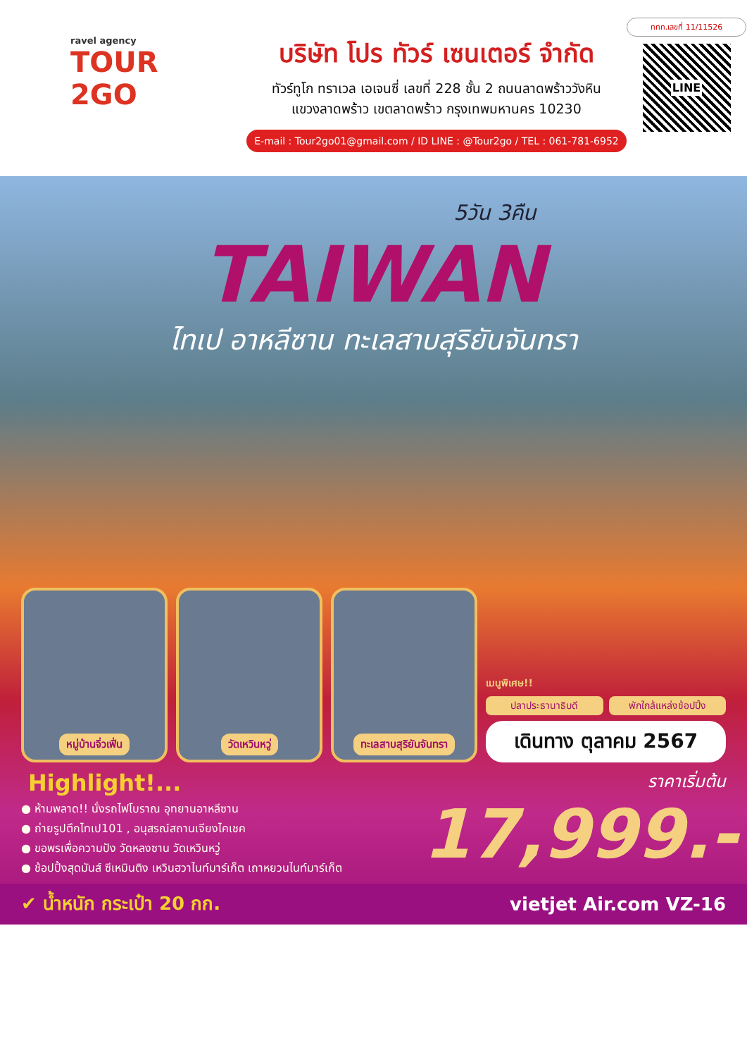ravel agency
TOUR
2GO
บริษัท โปร ทัวร์ เซนเตอร์ จำกัด
ทัวร์ทูโก ทราเวล เอเจนซี่ เลขที่ 228 ชั้น 2 ถนนลาดพร้าววังหิน
แขวงลาดพร้าว เขตลาดพร้าว กรุงเทพมหานคร 10230
E-mail : Tour2go01@gmail.com / ID LINE : @Tour2go / TEL : 061-781-6952
ททท.เลขที่ 11/11526
LINE
5วัน 3คืน
TAIWAN
ไทเป อาหลีซาน ทะเลสาบสุริยันจันทรา
หมู่บ้านจิ่วเฟิ่น วัดเหวินหวู่ ทะเลสาบสุริยันจันทรา
เมนูพิเศษ!!
ปลาประธานาธิบดี พักใกล้แหล่งช้อปปิ้ง
เดินทาง ตุลาคม 2567
Highlight!...
● ห้ามพลาด!! นั่งรถไฟโบราณ อุทยานอาหลีซาน
● ถ่ายรูปตึกไทเป101 , อนุสรณ์สถานเจียงไคเชค
● ขอพรเพื่อความปัง วัดหลงซาน วัดเหวินหวู่
● ช้อปปิ้งสุดมันส์ ซีเหมินติง เหวินฮวาไนท์มาร์เก็ต เถาหยวนไนท์มาร์เก็ต
ราคาเริ่มต้น
17,999.-
✔ น้ำหนัก กระเป๋า 20 กก. vietjet Air.com VZ-16